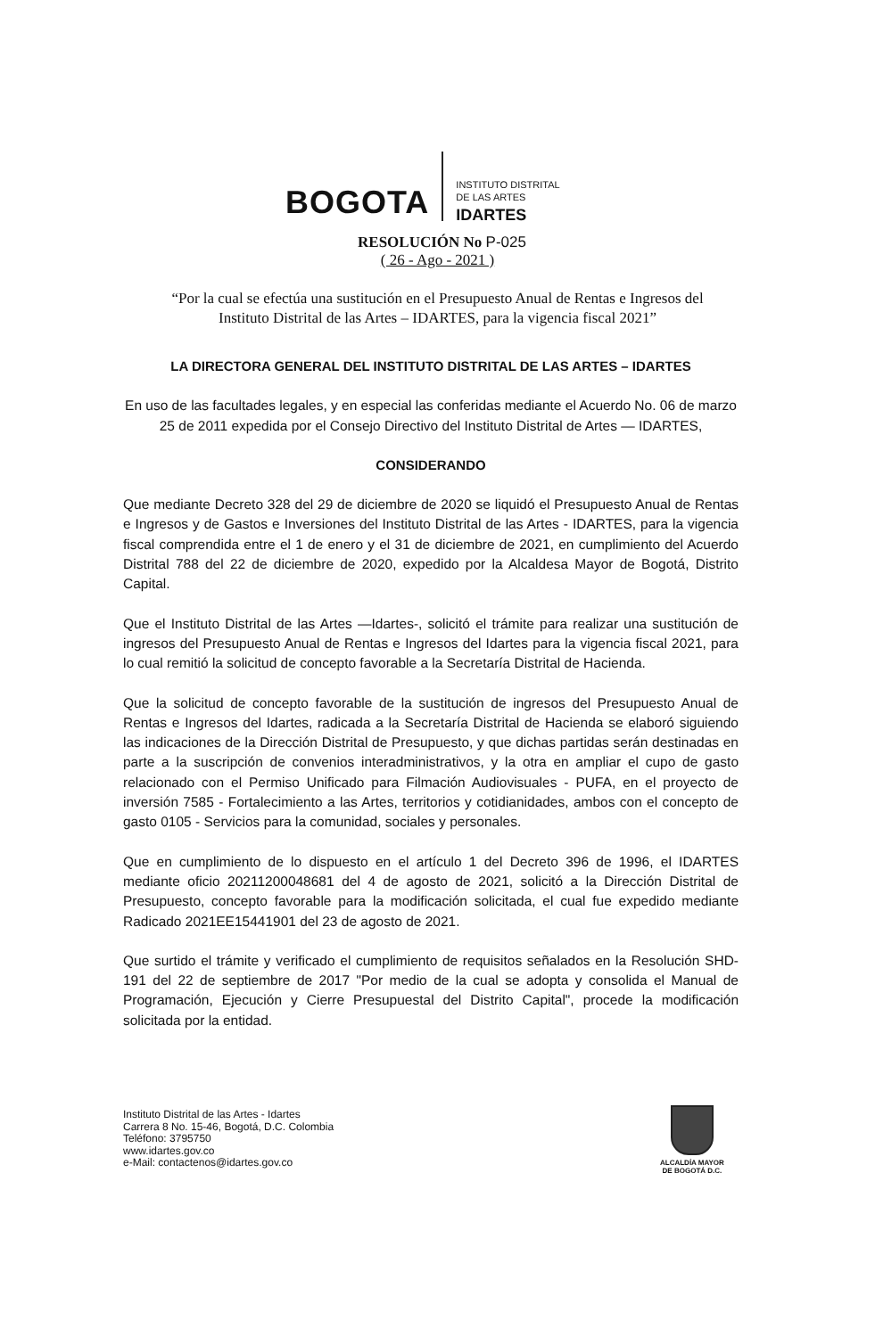BOGOTA
INSTITUTO DISTRITAL
DE LAS ARTES
IDARTES
RESOLUCIÓN No P-025
( 26 - Ago - 2021 )
“Por la cual se efectúa una sustitución en el Presupuesto Anual de Rentas e Ingresos del
Instituto Distrital de las Artes – IDARTES, para la vigencia fiscal 2021”
LA DIRECTORA GENERAL DEL INSTITUTO DISTRITAL DE LAS ARTES – IDARTES
En uso de las facultades legales, y en especial las conferidas mediante el Acuerdo No. 06 de marzo 25 de 2011 expedida por el Consejo Directivo del Instituto Distrital de Artes — IDARTES,
CONSIDERANDO
Que mediante Decreto 328 del 29 de diciembre de 2020 se liquidó el Presupuesto Anual de Rentas e Ingresos y de Gastos e Inversiones del Instituto Distrital de las Artes - IDARTES, para la vigencia fiscal comprendida entre el 1 de enero y el 31 de diciembre de 2021, en cumplimiento del Acuerdo Distrital 788 del 22 de diciembre de 2020, expedido por la Alcaldesa Mayor de Bogotá, Distrito Capital.
Que el Instituto Distrital de las Artes —Idartes-, solicitó el trámite para realizar una sustitución de ingresos del Presupuesto Anual de Rentas e Ingresos del Idartes para la vigencia fiscal 2021, para lo cual remitió la solicitud de concepto favorable a la Secretaría Distrital de Hacienda.
Que la solicitud de concepto favorable de la sustitución de ingresos del Presupuesto Anual de Rentas e Ingresos del Idartes, radicada a la Secretaría Distrital de Hacienda se elaboró siguiendo las indicaciones de la Dirección Distrital de Presupuesto, y que dichas partidas serán destinadas en parte a la suscripción de convenios interadministrativos, y la otra en ampliar el cupo de gasto relacionado con el Permiso Unificado para Filmación Audiovisuales - PUFA, en el proyecto de inversión 7585 - Fortalecimiento a las Artes, territorios y cotidianidades, ambos con el concepto de gasto 0105 - Servicios para la comunidad, sociales y personales.
Que en cumplimiento de lo dispuesto en el artículo 1 del Decreto 396 de 1996, el IDARTES mediante oficio 20211200048681 del 4 de agosto de 2021, solicitó a la Dirección Distrital de Presupuesto, concepto favorable para la modificación solicitada, el cual fue expedido mediante Radicado 2021EE15441901 del 23 de agosto de 2021.
Que surtido el trámite y verificado el cumplimiento de requisitos señalados en la Resolución SHD-191 del 22 de septiembre de 2017 "Por medio de la cual se adopta y consolida el Manual de Programación, Ejecución y Cierre Presupuestal del Distrito Capital", procede la modificación solicitada por la entidad.
Instituto Distrital de las Artes - Idartes
Carrera 8 No. 15-46, Bogotá, D.C. Colombia
Teléfono: 3795750
www.idartes.gov.co
e-Mail: contactenos@idartes.gov.co
ALCALDÍA MAYOR
DE BOGOTÁ D.C.